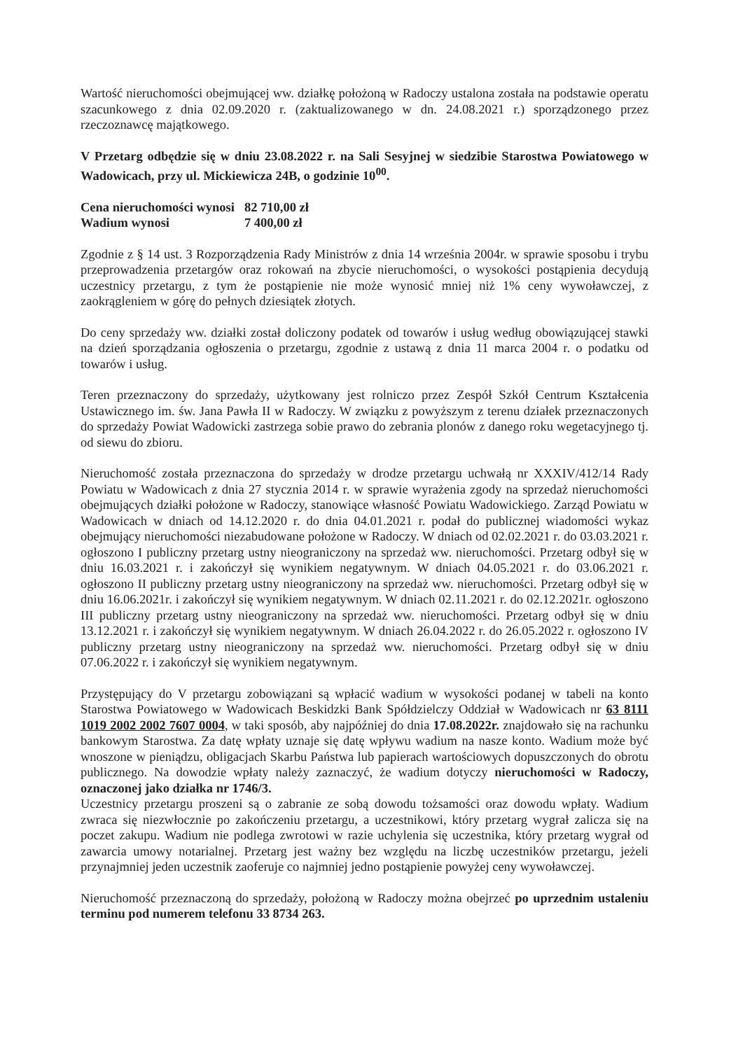Wartość nieruchomości obejmującej ww. działkę położoną w Radoczy ustalona została na podstawie operatu szacunkowego z dnia 02.09.2020 r. (zaktualizowanego w dn. 24.08.2021 r.) sporządzonego przez rzeczoznawcę majątkowego.
V Przetarg odbędzie się w dniu 23.08.2022 r. na Sali Sesyjnej w siedzibie Starostwa Powiatowego w Wadowicach, przy ul. Mickiewicza 24B, o godzinie 10<sup>00</sup>.
| Cena nieruchomości wynosi | 82 710,00 zł |
| Wadium wynosi | 7 400,00 zł |
Zgodnie z § 14 ust. 3 Rozporządzenia Rady Ministrów z dnia 14 września 2004r. w sprawie sposobu i trybu przeprowadzenia przetargów oraz rokowań na zbycie nieruchomości, o wysokości postąpienia decydują uczestnicy przetargu, z tym że postąpienie nie może wynosić mniej niż 1% ceny wywoławczej, z zaokrągleniem w górę do pełnych dziesiątek złotych.
Do ceny sprzedaży ww. działki został doliczony podatek od towarów i usług według obowiązującej stawki na dzień sporządzania ogłoszenia o przetargu, zgodnie z ustawą z dnia 11 marca 2004 r. o podatku od towarów i usług.
Teren przeznaczony do sprzedaży, użytkowany jest rolniczo przez Zespół Szkół Centrum Kształcenia Ustawicznego im. św. Jana Pawła II w Radoczy. W związku z powyższym z terenu działek przeznaczonych do sprzedaży Powiat Wadowicki zastrzega sobie prawo do zebrania plonów z danego roku wegetacyjnego tj. od siewu do zbioru.
Nieruchomość została przeznaczona do sprzedaży w drodze przetargu uchwałą nr XXXIV/412/14 Rady Powiatu w Wadowicach z dnia 27 stycznia 2014 r. w sprawie wyrażenia zgody na sprzedaż nieruchomości obejmujących działki położone w Radoczy, stanowiące własność Powiatu Wadowickiego. Zarząd Powiatu w Wadowicach w dniach od 14.12.2020 r. do dnia 04.01.2021 r. podał do publicznej wiadomości wykaz obejmujący nieruchomości niezabudowane położone w Radoczy. W dniach od 02.02.2021 r. do 03.03.2021 r. ogłoszono I publiczny przetarg ustny nieograniczony na sprzedaż ww. nieruchomości. Przetarg odbył się w dniu 16.03.2021 r. i zakończył się wynikiem negatywnym. W dniach 04.05.2021 r. do 03.06.2021 r. ogłoszono II publiczny przetarg ustny nieograniczony na sprzedaż ww. nieruchomości. Przetarg odbył się w dniu 16.06.2021r. i zakończył się wynikiem negatywnym. W dniach 02.11.2021 r. do 02.12.2021r. ogłoszono III publiczny przetarg ustny nieograniczony na sprzedaż ww. nieruchomości. Przetarg odbył się w dniu 13.12.2021 r. i zakończył się wynikiem negatywnym. W dniach 26.04.2022 r. do 26.05.2022 r. ogłoszono IV publiczny przetarg ustny nieograniczony na sprzedaż ww. nieruchomości. Przetarg odbył się w dniu 07.06.2022 r. i zakończył się wynikiem negatywnym.
Przystępujący do V przetargu zobowiązani są wpłacić wadium w wysokości podanej w tabeli na konto Starostwa Powiatowego w Wadowicach Beskidzki Bank Spółdzielczy Oddział w Wadowicach nr 63 8111 1019 2002 2002 7607 0004, w taki sposób, aby najpóźniej do dnia 17.08.2022r. znajdowało się na rachunku bankowym Starostwa. Za datę wpłaty uznaje się datę wpływu wadium na nasze konto. Wadium może być wnoszone w pieniądzu, obligacjach Skarbu Państwa lub papierach wartościowych dopuszczonych do obrotu publicznego. Na dowodzie wpłaty należy zaznaczyć, że wadium dotyczy nieruchomości w Radoczy, oznaczonej jako działka nr 1746/3.
Uczestnicy przetargu proszeni są o zabranie ze sobą dowodu tożsamości oraz dowodu wpłaty. Wadium zwraca się niezwłocznie po zakończeniu przetargu, a uczestnikowi, który przetarg wygrał zalicza się na poczet zakupu. Wadium nie podlega zwrotowi w razie uchylenia się uczestnika, który przetarg wygrał od zawarcia umowy notarialnej. Przetarg jest ważny bez względu na liczbę uczestników przetargu, jeżeli przynajmniej jeden uczestnik zaoferuje co najmniej jedno postąpienie powyżej ceny wywoławczej.
Nieruchomość przeznaczoną do sprzedaży, położoną w Radoczy można obejrzeć po uprzednim ustaleniu terminu pod numerem telefonu 33 8734 263.